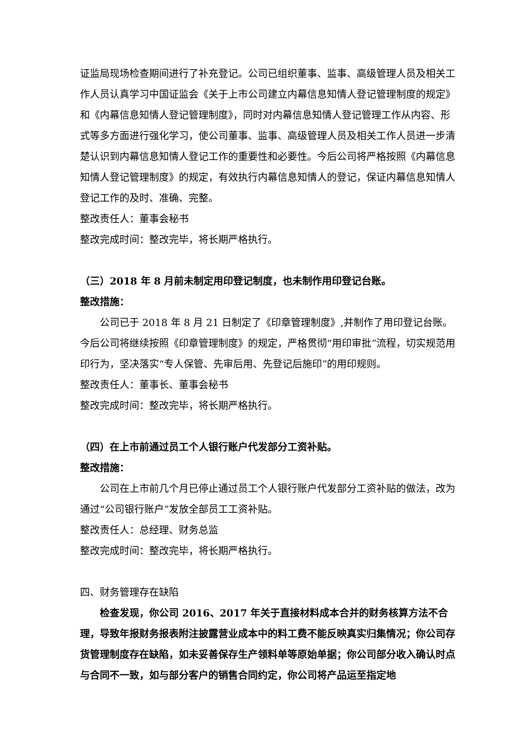证监局现场检查期间进行了补充登记。公司已组织董事、监事、高级管理人员及相关工作人员认真学习中国证监会《关于上市公司建立内幕信息知情人登记管理制度的规定》和《内幕信息知情人登记管理制度》，同时对内幕信息知情人登记管理工作从内容、形式等多方面进行强化学习，使公司董事、监事、高级管理人员及相关工作人员进一步清楚认识到内幕信息知情人登记工作的重要性和必要性。今后公司将严格按照《内幕信息知情人登记管理制度》的规定，有效执行内幕信息知情人的登记，保证内幕信息知情人登记工作的及时、准确、完整。
整改责任人：董事会秘书
整改完成时间：整改完毕，将长期严格执行。
（三）2018 年 8 月前未制定用印登记制度，也未制作用印登记台账。
整改措施：
公司已于 2018 年 8 月 21 日制定了《印章管理制度》,并制作了用印登记台账。今后公司将继续按照《印章管理制度》的规定，严格贯彻“用印审批”流程，切实规范用印行为，坚决落实“专人保管、先审后用、先登记后施印”的用印规则。
整改责任人：董事长、董事会秘书
整改完成时间：整改完毕，将长期严格执行。
（四）在上市前通过员工个人银行账户代发部分工资补贴。
整改措施：
公司在上市前几个月已停止通过员工个人银行账户代发部分工资补贴的做法，改为通过“公司银行账户”发放全部员工工资补贴。
整改责任人：总经理、财务总监
整改完成时间：整改完毕，将长期严格执行。
四、财务管理存在缺陷
检查发现，你公司 2016、2017 年关于直接材料成本合并的财务核算方法不合理，导致年报财务报表附注披露营业成本中的料工费不能反映真实归集情况；你公司存货管理制度存在缺陷，如未妥善保存生产领料单等原始单据；你公司部分收入确认时点与合同不一致，如与部分客户的销售合同约定，你公司将产品运至指定地